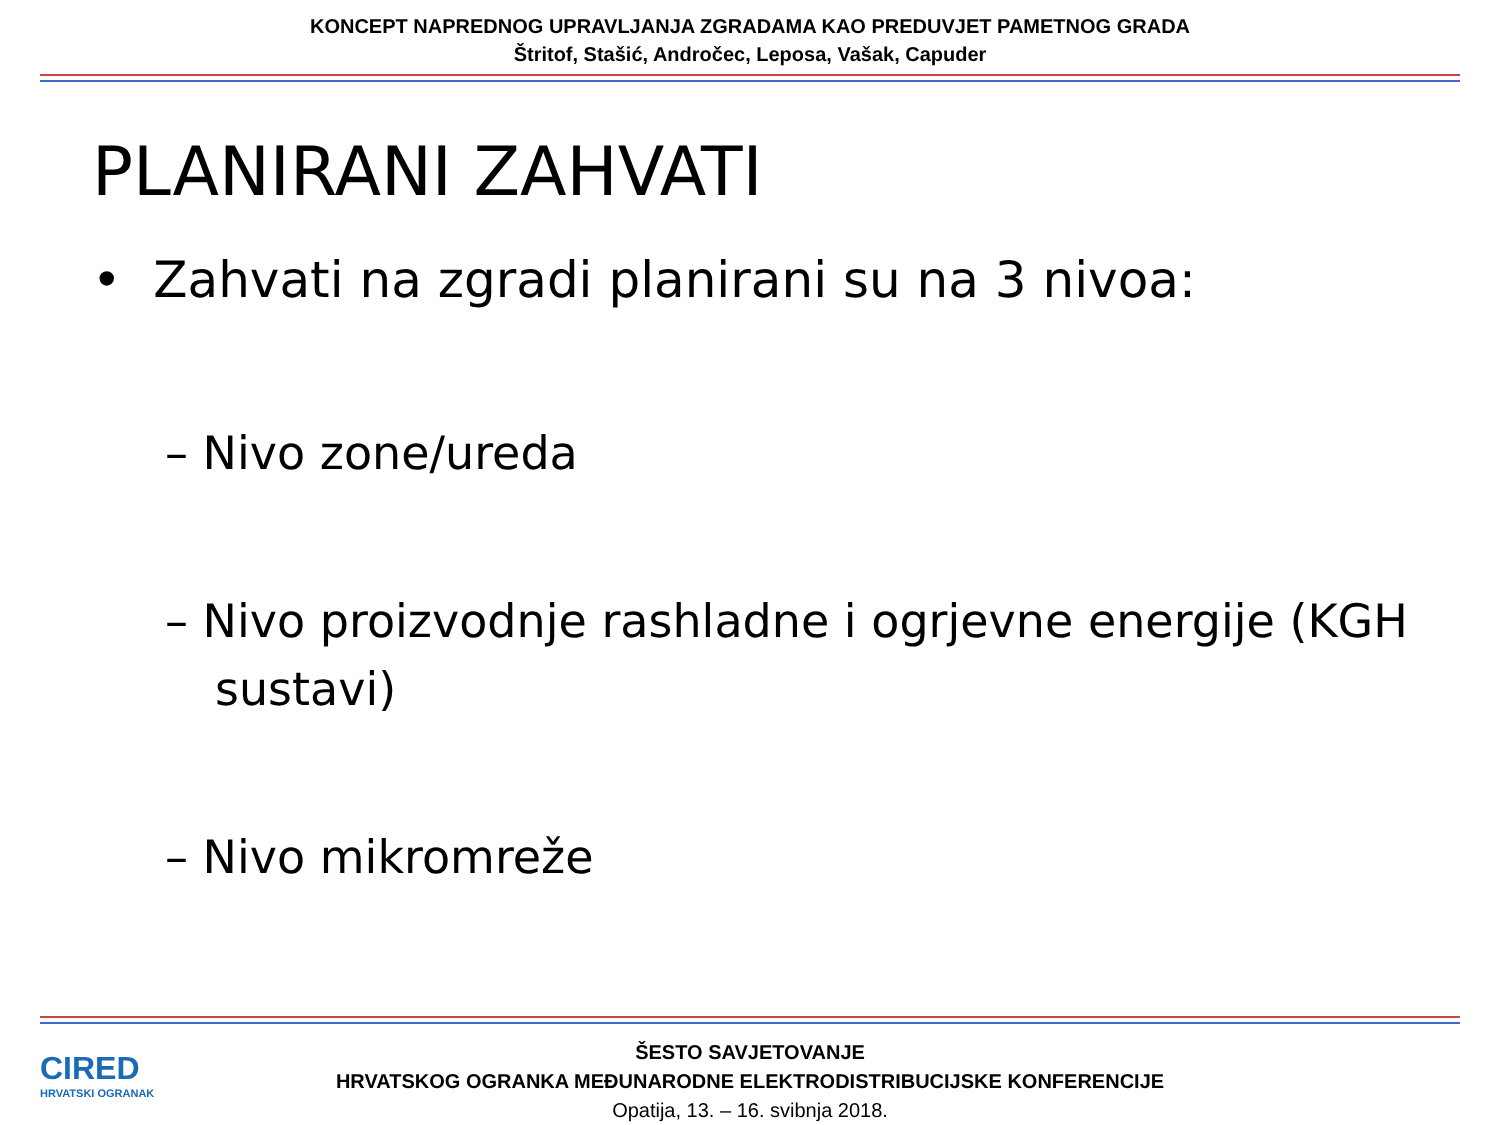KONCEPT NAPREDNOG UPRAVLJANJA ZGRADAMA KAO PREDUVJET PAMETNOG GRADA
Štritof, Stašić, Andročec, Leposa, Vašak, Capuder
PLANIRANI ZAHVATI
• Zahvati na zgradi planirani su na 3 nivoa:
– Nivo zone/ureda
– Nivo proizvodnje rashladne i ogrjevne energije (KGH sustavi)
– Nivo mikromreže
CIRED
HRVATSKI OGRANAK
ŠESTO SAVJETOVANJE
HRVATSKOG OGRANKA MEĐUNARODNE ELEKTRODISTRIBUCIJSKE KONFERENCIJE
Opatija, 13. – 16. svibnja 2018.